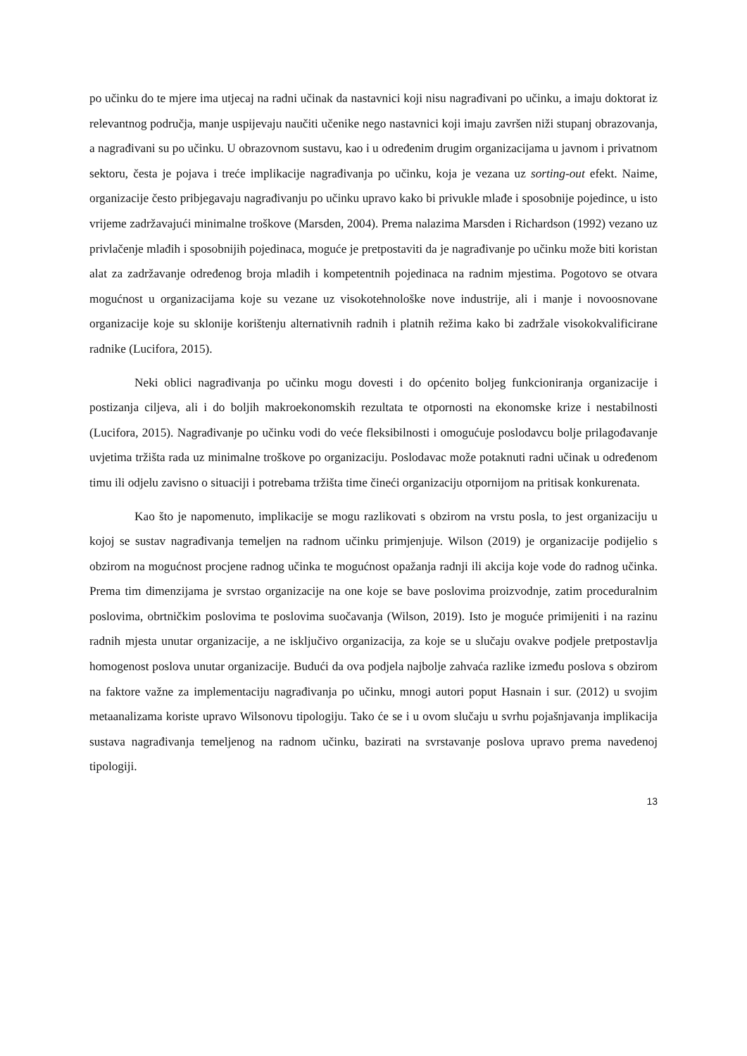po učinku do te mjere ima utjecaj na radni učinak da nastavnici koji nisu nagrađivani po učinku, a imaju doktorat iz relevantnog područja, manje uspijevaju naučiti učenike nego nastavnici koji imaju završen niži stupanj obrazovanja, a nagrađivani su po učinku. U obrazovnom sustavu, kao i u određenim drugim organizacijama u javnom i privatnom sektoru, česta je pojava i treće implikacije nagrađivanja po učinku, koja je vezana uz sorting-out efekt. Naime, organizacije često pribjegavaju nagrađivanju po učinku upravo kako bi privukle mlađe i sposobnije pojedince, u isto vrijeme zadržavajući minimalne troškove (Marsden, 2004). Prema nalazima Marsden i Richardson (1992) vezano uz privlačenje mlađih i sposobnijih pojedinaca, moguće je pretpostaviti da je nagrađivanje po učinku može biti koristan alat za zadržavanje određenog broja mladih i kompetentnih pojedinaca na radnim mjestima. Pogotovo se otvara mogućnost u organizacijama koje su vezane uz visokotehnološke nove industrije, ali i manje i novoosnovane organizacije koje su sklonije korištenju alternativnih radnih i platnih režima kako bi zadržale visokokvalificirane radnike (Lucifora, 2015).
Neki oblici nagrađivanja po učinku mogu dovesti i do općenito boljeg funkcioniranja organizacije i postizanja ciljeva, ali i do boljih makroekonomskih rezultata te otpornosti na ekonomske krize i nestabilnosti (Lucifora, 2015). Nagrađivanje po učinku vodi do veće fleksibilnosti i omogućuje poslodavcu bolje prilagođavanje uvjetima tržišta rada uz minimalne troškove po organizaciju. Poslodavac može potaknuti radni učinak u određenom timu ili odjelu zavisno o situaciji i potrebama tržišta time čineći organizaciju otpornijom na pritisak konkurenata.
Kao što je napomenuto, implikacije se mogu razlikovati s obzirom na vrstu posla, to jest organizaciju u kojoj se sustav nagrađivanja temeljen na radnom učinku primjenjuje. Wilson (2019) je organizacije podijelio s obzirom na mogućnost procjene radnog učinka te mogućnost opažanja radnji ili akcija koje vode do radnog učinka. Prema tim dimenzijama je svrstao organizacije na one koje se bave poslovima proizvodnje, zatim proceduralnim poslovima, obrtničkim poslovima te poslovima suočavanja (Wilson, 2019). Isto je moguće primijeniti i na razinu radnih mjesta unutar organizacije, a ne isključivo organizacija, za koje se u slučaju ovakve podjele pretpostavlja homogenost poslova unutar organizacije. Budući da ova podjela najbolje zahvaća razlike između poslova s obzirom na faktore važne za implementaciju nagrađivanja po učinku, mnogi autori poput Hasnain i sur. (2012) u svojim metaanalizama koriste upravo Wilsonovu tipologiju. Tako će se i u ovom slučaju u svrhu pojašnjavanja implikacija sustava nagrađivanja temeljenog na radnom učinku, bazirati na svrstavanje poslova upravo prema navedenoj tipologiji.
13